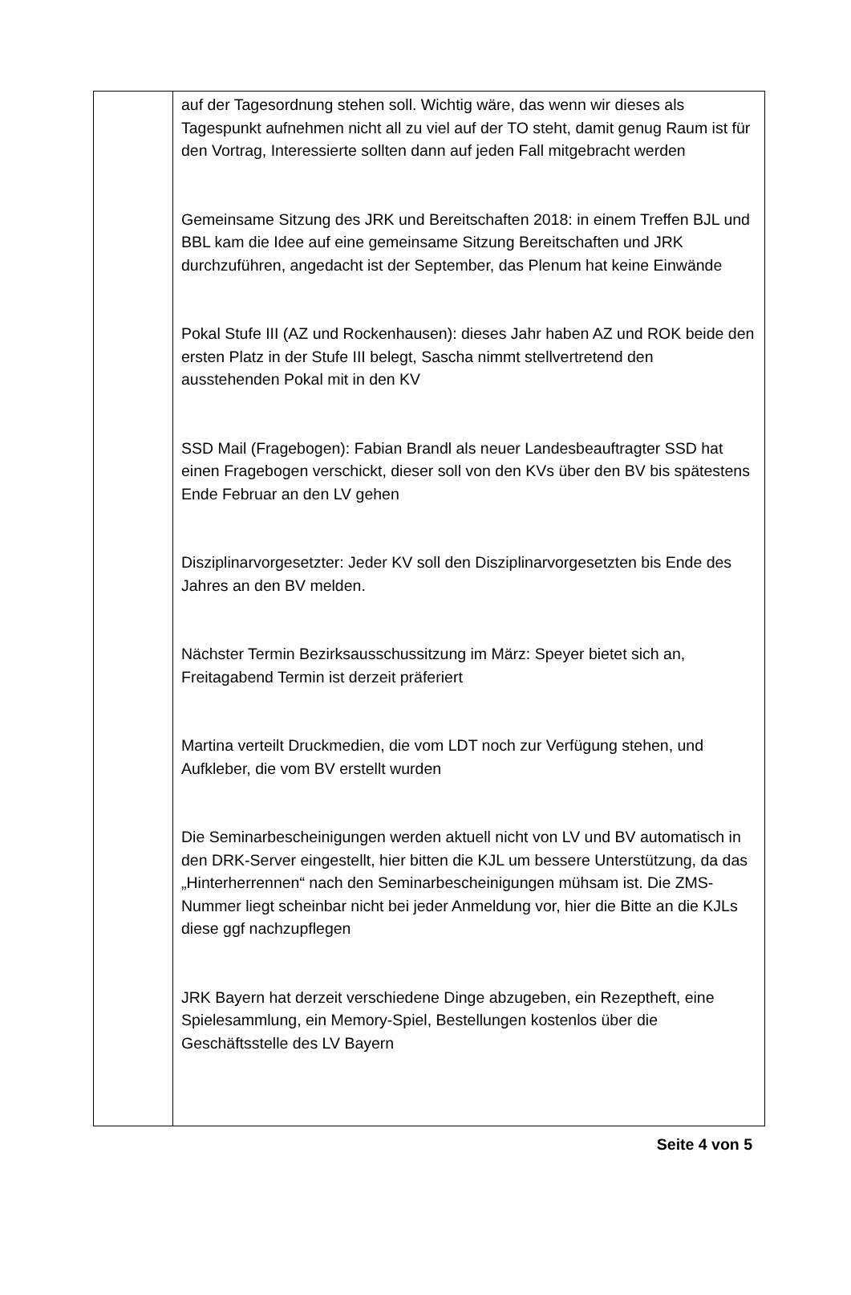| | auf der Tagesordnung stehen soll. Wichtig wäre, das wenn wir dieses als Tagespunkt aufnehmen nicht all zu viel auf der TO steht, damit genug Raum ist für den Vortrag, Interessierte sollten dann auf jeden Fall mitgebracht werden Gemeinsame Sitzung des JRK und Bereitschaften 2018: in einem Treffen BJL und BBL kam die Idee auf eine gemeinsame Sitzung Bereitschaften und JRK durchzuführen, angedacht ist der September, das Plenum hat keine Einwände Pokal Stufe III (AZ und Rockenhausen): dieses Jahr haben AZ und ROK beide den ersten Platz in der Stufe III belegt, Sascha nimmt stellvertretend den ausstehenden Pokal mit in den KV SSD Mail (Fragebogen): Fabian Brandl als neuer Landesbeauftragter SSD hat einen Fragebogen verschickt, dieser soll von den KVs über den BV bis spätestens Ende Februar an den LV gehen Disziplinarvorgesetzter: Jeder KV soll den Disziplinarvorgesetzten bis Ende des Jahres an den BV melden. Nächster Termin Bezirksausschussitzung im März: Speyer bietet sich an, Freitagabend Termin ist derzeit präferiert Martina verteilt Druckmedien, die vom LDT noch zur Verfügung stehen, und Aufkleber, die vom BV erstellt wurden Die Seminarbescheinigungen werden aktuell nicht von LV und BV automatisch in den DRK-Server eingestellt, hier bitten die KJL um bessere Unterstützung, da das „Hinterherrennen“ nach den Seminarbescheinigungen mühsam ist. Die ZMS-Nummer liegt scheinbar nicht bei jeder Anmeldung vor, hier die Bitte an die KJLs diese ggf nachzupflegen JRK Bayern hat derzeit verschiedene Dinge abzugeben, ein Rezeptheft, eine Spielesammlung, ein Memory-Spiel, Bestellungen kostenlos über die Geschäftsstelle des LV Bayern |
Seite 4 von 5